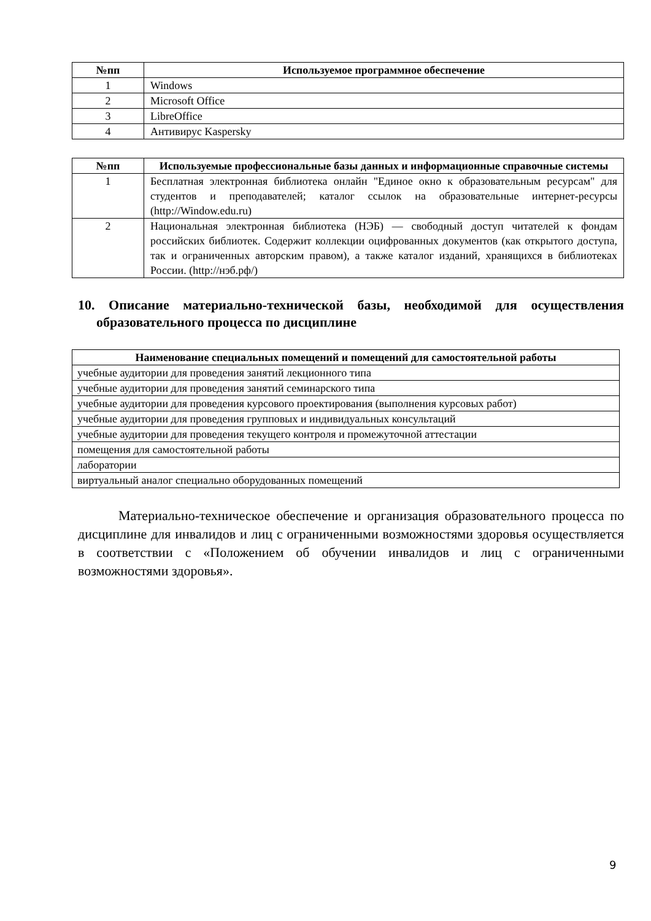| №пп | Используемое программное обеспечение |
| --- | --- |
| 1 | Windows |
| 2 | Microsoft Office |
| 3 | LibreOffice |
| 4 | Антивирус Kaspersky |
| №пп | Используемые профессиональные базы данных и информационные справочные системы |
| --- | --- |
| 1 | Бесплатная электронная библиотека онлайн "Единое окно к образовательным ресурсам" для студентов и преподавателей; каталог ссылок на образовательные интернет-ресурсы (http://Window.edu.ru) |
| 2 | Национальная электронная библиотека (НЭБ) — свободный доступ читателей к фондам российских библиотек. Содержит коллекции оцифрованных документов (как открытого доступа, так и ограниченных авторским правом), а также каталог изданий, хранящихся в библиотеках России. (http://нэб.рф/) |
10. Описание материально-технической базы, необходимой для осуществления образовательного процесса по дисциплине
| Наименование специальных помещений и помещений для самостоятельной работы |
| --- |
| учебные аудитории для проведения занятий лекционного типа |
| учебные аудитории для проведения занятий семинарского типа |
| учебные аудитории для проведения курсового проектирования (выполнения курсовых работ) |
| учебные аудитории для проведения групповых и индивидуальных консультаций |
| учебные аудитории для проведения текущего контроля и промежуточной аттестации |
| помещения для самостоятельной работы |
| лаборатории |
| виртуальный аналог специально оборудованных помещений |
Материально-техническое обеспечение и организация образовательного процесса по дисциплине для инвалидов и лиц с ограниченными возможностями здоровья осуществляется в соответствии с «Положением об обучении инвалидов и лиц с ограниченными возможностями здоровья».
9